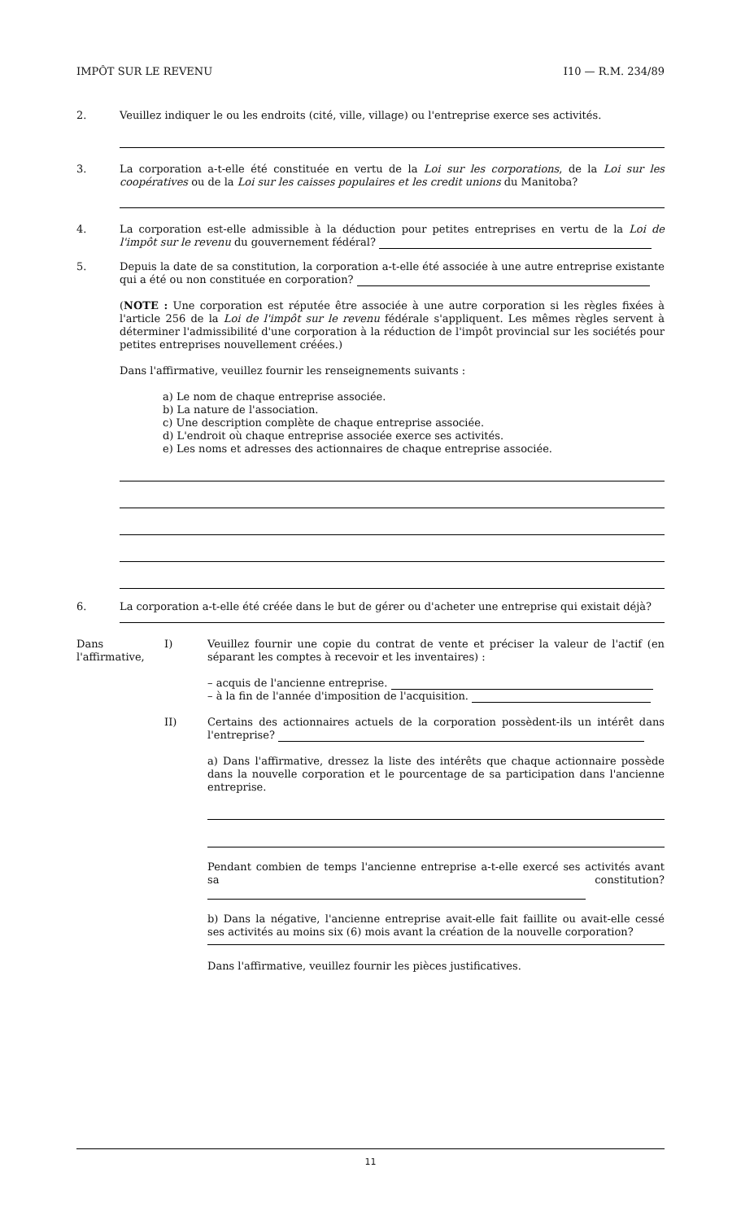IMPÔT SUR LE REVENU I10 — R.M. 234/89
2. Veuillez indiquer le ou les endroits (cité, ville, village) ou l'entreprise exerce ses activités.
3. La corporation a-t-elle été constituée en vertu de la Loi sur les corporations, de la Loi sur les coopératives ou de la Loi sur les caisses populaires et les credit unions du Manitoba?
4. La corporation est-elle admissible à la déduction pour petites entreprises en vertu de la Loi de l'impôt sur le revenu du gouvernement fédéral?
5. Depuis la date de sa constitution, la corporation a-t-elle été associée à une autre entreprise existante qui a été ou non constituée en corporation?
(NOTE : Une corporation est réputée être associée à une autre corporation si les règles fixées à l'article 256 de la Loi de l'impôt sur le revenu fédérale s'appliquent. Les mêmes règles servent à déterminer l'admissibilité d'une corporation à la réduction de l'impôt provincial sur les sociétés pour petites entreprises nouvellement créées.)
Dans l'affirmative, veuillez fournir les renseignements suivants :
a) Le nom de chaque entreprise associée.
b) La nature de l'association.
c) Une description complète de chaque entreprise associée.
d) L'endroit où chaque entreprise associée exerce ses activités.
e) Les noms et adresses des actionnaires de chaque entreprise associée.
6. La corporation a-t-elle été créée dans le but de gérer ou d'acheter une entreprise qui existait déjà?
Dans l'affirmative,
I) Veuillez fournir une copie du contrat de vente et préciser la valeur de l'actif (en séparant les comptes à recevoir et les inventaires) :
– acquis de l'ancienne entreprise.
– à la fin de l'année d'imposition de l'acquisition.
II) Certains des actionnaires actuels de la corporation possèdent-ils un intérêt dans l'entreprise?
a) Dans l'affirmative, dressez la liste des intérêts que chaque actionnaire possède dans la nouvelle corporation et le pourcentage de sa participation dans l'ancienne entreprise.
Pendant combien de temps l'ancienne entreprise a-t-elle exercé ses activités avant sa constitution?
b) Dans la négative, l'ancienne entreprise avait-elle fait faillite ou avait-elle cessé ses activités au moins six (6) mois avant la création de la nouvelle corporation?
Dans l'affirmative, veuillez fournir les pièces justificatives.
11